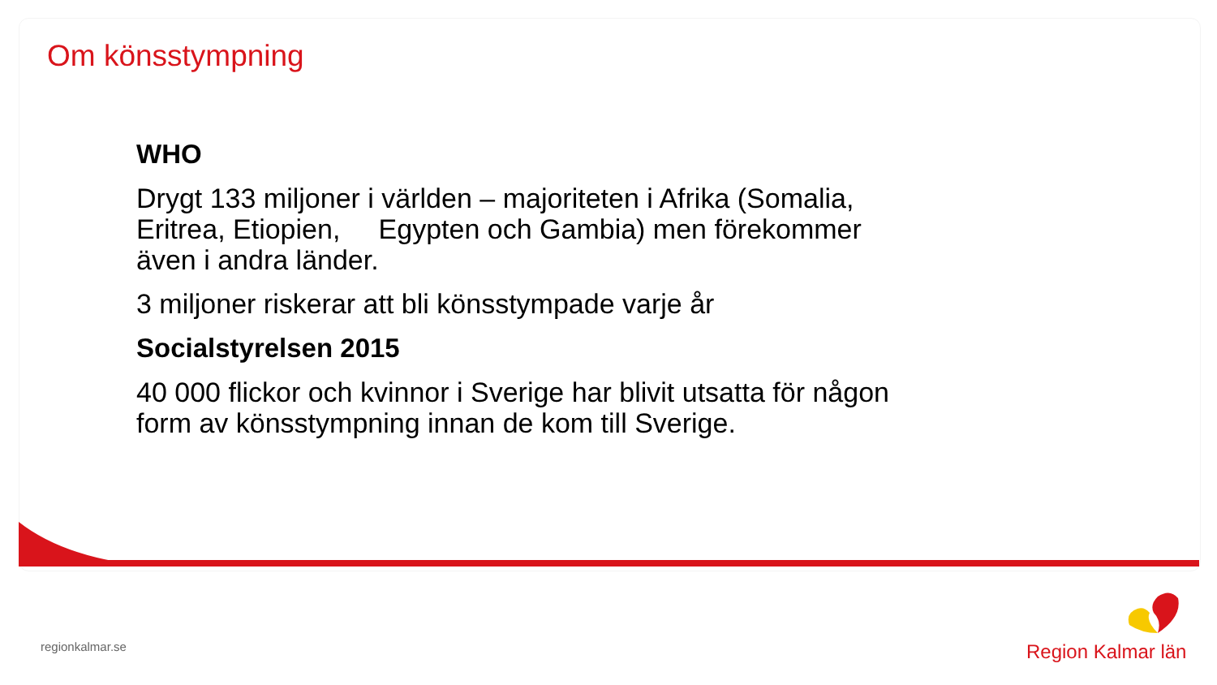Om könsstympning
WHO
Drygt 133 miljoner i världen – majoriteten i Afrika (Somalia, Eritrea, Etiopien, Egypten och Gambia) men förekommer även i andra länder.
3 miljoner riskerar att bli könsstympade varje år
Socialstyrelsen 2015
40 000 flickor och kvinnor i Sverige har blivit utsatta för någon form av könsstympning innan de kom till Sverige.
regionkalmar.se
Region Kalmar län